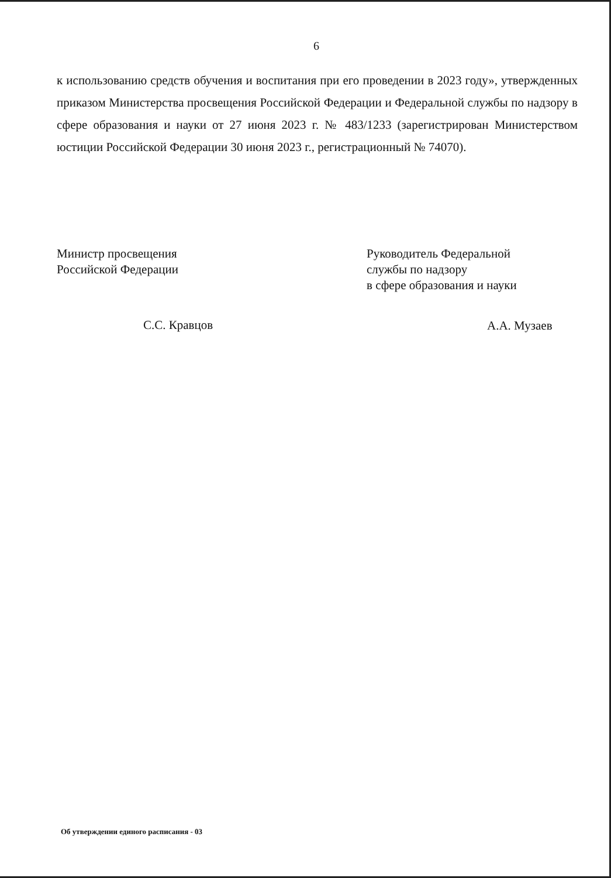6
к использованию средств обучения и воспитания при его проведении в 2023 году», утвержденных приказом Министерства просвещения Российской Федерации и Федеральной службы по надзору в сфере образования и науки от 27 июня 2023 г. № 483/1233 (зарегистрирован Министерством юстиции Российской Федерации 30 июня 2023 г., регистрационный № 74070).
Министр просвещения
Российской Федерации
С.С. Кравцов
Руководитель Федеральной
службы по надзору
в сфере образования и науки
А.А. Музаев
Об утверждении единого расписания - 03